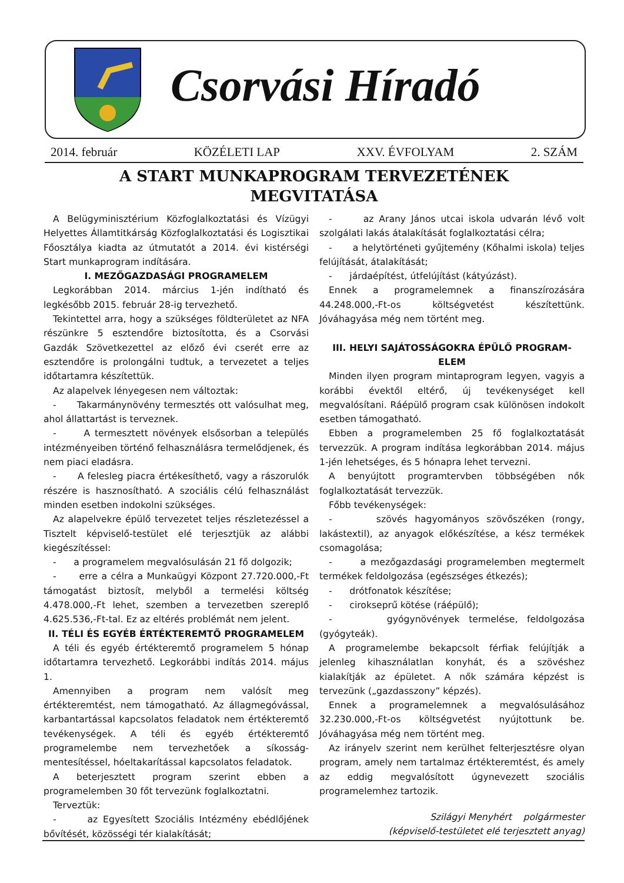Csorvási Híradó
2014. február KÖZÉLETI LAP XXV. ÉVFOLYAM 2. SZÁM
A START MUNKAPROGRAM TERVEZETÉNEK
MEGVITATÁSA
A Belügyminisztérium Közfoglalkoztatási és Vízügyi Helyettes Államtitkárság Közfoglalkoztatási és Logisztikai Főosztálya kiadta az útmutatót a 2014. évi kistérségi Start munkaprogram indítására.
I. MEZŐGAZDASÁGI PROGRAMELEM
Legkorábban 2014. március 1-jén indítható és legkésőbb 2015. február 28-ig tervezhető.
Tekintettel arra, hogy a szükséges földterületet az NFA részünkre 5 esztendőre biztosította, és a Csorvási Gazdák Szövetkezettel az előző évi cserét erre az esztendőre is prolongálni tudtuk, a tervezetet a teljes időtartamra készítettük.
Az alapelvek lényegesen nem változtak:
- Takarmánynövény termesztés ott valósulhat meg, ahol állattartást is terveznek.
- A termesztett növények elsősorban a település intézményeiben történő felhasználásra termelődjenek, és nem piaci eladásra.
- A felesleg piacra értékesíthető, vagy a rászorulók részére is hasznosítható. A szociális célú felhasználást minden esetben indokolni szükséges.
Az alapelvekre épülő tervezetet teljes részletezéssel a Tisztelt képviselő-testület elé terjesztjük az alábbi kiegészítéssel:
- a programelem megvalósulásán 21 fő dolgozik;
- erre a célra a Munkaügyi Központ 27.720.000,-Ft támogatást biztosít, melyből a termelési költség 4.478.000,-Ft lehet, szemben a tervezetben szereplő 4.625.536,-Ft-tal. Ez az eltérés problémát nem jelent.
II. TÉLI ÉS EGYÉB ÉRTÉKTEREMTŐ PROGRAMELEM
A téli és egyéb értékteremtő programelem 5 hónap időtartamra tervezhető. Legkorábbi indítás 2014. május 1.
Amennyiben a program nem valósít meg értékteremtést, nem támogatható. Az állagmegóvással, karbantartással kapcsolatos feladatok nem értékteremtő tevékenységek. A téli és egyéb értékteremtő programelembe nem tervezhetőek a síkosság-mentesítéssel, hóeltakarítással kapcsolatos feladatok.
A beterjesztett program szerint ebben a programelemben 30 főt tervezünk foglalkoztatni.
Terveztük:
- az Egyesített Szociális Intézmény ebédlőjének bővítését, közösségi tér kialakítását;
- az Arany János utcai iskola udvarán lévő volt szolgálati lakás átalakítását foglalkoztatási célra;
- a helytörténeti gyűjtemény (Kőhalmi iskola) teljes felújítását, átalakítását;
- járdaépítést, útfelújítást (kátyúzást).
Ennek a programelemnek a finanszírozására 44.248.000,-Ft-os költségvetést készítettünk. Jóváhagyása még nem történt meg.
III. HELYI SAJÁTOSSÁGOKRA ÉPÜLŐ PROGRAM-
ELEM
Minden ilyen program mintaprogram legyen, vagyis a korábbi évektől eltérő, új tevékenységet kell megvalósítani. Ráépülő program csak különösen indokolt esetben támogatható.
Ebben a programelemben 25 fő foglalkoztatását tervezzük. A program indítása legkorábban 2014. május 1-jén lehetséges, és 5 hónapra lehet tervezni.
A benyújtott programtervben többségében nők foglalkoztatását tervezzük.
Főbb tevékenységek:
- szövés hagyományos szövőszéken (rongy, lakástextil), az anyagok előkészítése, a kész termékek csomagolása;
- a mezőgazdasági programelemben megtermelt termékek feldolgozása (egészséges étkezés);
- drótfonatok készítése;
- cirokseprű kötése (ráépülő);
- gyógynövények termelése, feldolgozása (gyógyteák).
A programelembe bekapcsolt férfiak felújítják a jelenleg kihasználatlan konyhát, és a szövéshez kialakítják az épületet. A nők számára képzést is tervezünk („gazdasszony” képzés).
Ennek a programelemnek a megvalósulásához 32.230.000,-Ft-os költségvetést nyújtottunk be. Jóváhagyása még nem történt meg.
Az irányelv szerint nem kerülhet felterjesztésre olyan program, amely nem tartalmaz értékteremtést, és amely az eddig megvalósított úgynevezett szociális programelemhez tartozik.
Szilágyi Menyhért polgármester
(képviselő-testületet elé terjesztett anyag)